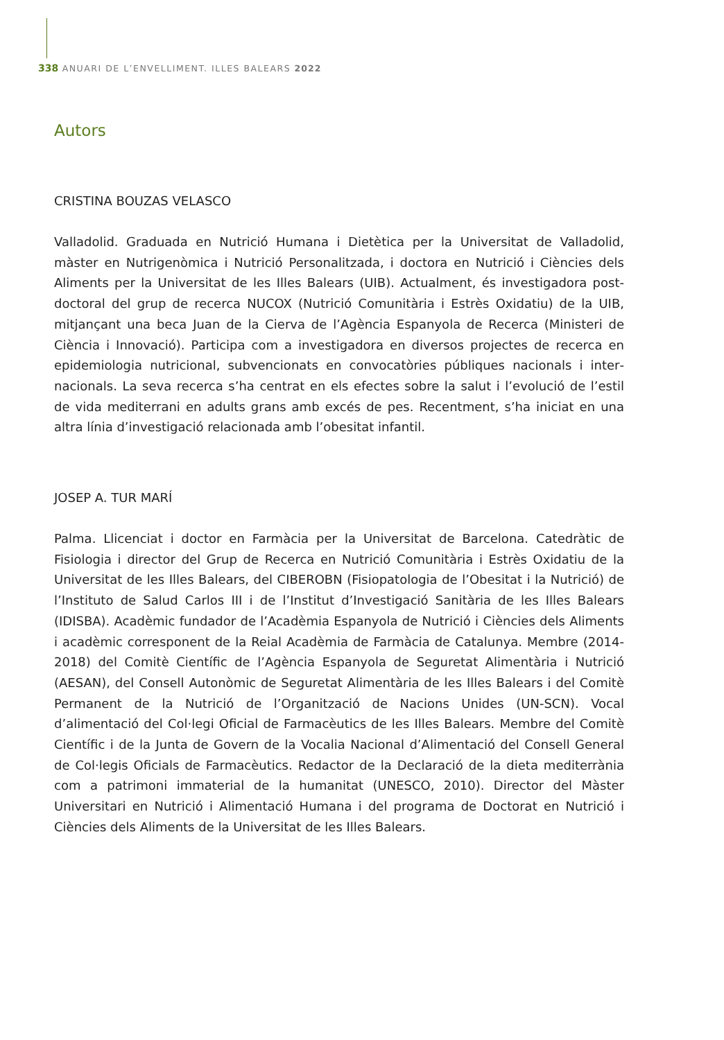338 ANUARI DE L’ENVELLIMENT. ILLES BALEARS 2022
Autors
CRISTINA BOUZAS VELASCO
Valladolid. Graduada en Nutrició Humana i Dietètica per la Universitat de Valladolid, màster en Nutrigenòmica i Nutrició Personalitzada, i doctora en Nutrició i Ciències dels Aliments per la Universitat de les Illes Balears (UIB). Actualment, és investigadora post­doctoral del grup de recerca NUCOX (Nutrició Comunitària i Estrès Oxidatiu) de la UIB, mitjançant una beca Juan de la Cierva de l’Agència Espanyola de Recerca (Ministeri de Ciència i Innovació). Participa com a investigadora en diversos projectes de recerca en epidemiologia nutricional, subvencionats en convocatòries públiques nacionals i inter­nacionals. La seva recerca s’ha centrat en els efectes sobre la salut i l’evolució de l’estil de vida mediterrani en adults grans amb excés de pes. Recentment, s’ha iniciat en una altra línia d’investigació relacionada amb l’obesitat infantil.
JOSEP A. TUR MARÍ
Palma. Llicenciat i doctor en Farmàcia per la Universitat de Barcelona. Catedràtic de Fisiologia i director del Grup de Recerca en Nutrició Comunitària i Estrès Oxidatiu de la Universitat de les Illes Balears, del CIBEROBN (Fisiopatologia de l’Obesitat i la Nutrició) de l’Instituto de Salud Carlos III i de l’Institut d’Investigació Sanitària de les Illes Balears (IDISBA). Acadèmic fundador de l’Acadèmia Espanyola de Nutrició i Ciències dels Ali­ments i acadèmic corresponent de la Reial Acadèmia de Farmàcia de Catalunya. Mem­bre (2014-2018) del Comitè Científic de l’Agència Espanyola de Seguretat Alimentària i Nutrició (AESAN), del Consell Autonòmic de Seguretat Alimentària de les Illes Balears i del Comitè Permanent de la Nutrició de l’Organització de Nacions Unides (UN-SCN). Vocal d’alimentació del Col·legi Oficial de Farmacèutics de les Illes Balears. Membre del Comitè Científic i de la Junta de Govern de la Vocalia Nacional d’Alimentació del Con­sell General de Col·legis Oficials de Farmacèutics. Redactor de la Declaració de la dieta mediterrània com a patrimoni immaterial de la humanitat (UNESCO, 2010). Director del Màster Universitari en Nutrició i Alimentació Humana i del programa de Doctorat en Nutrició i Ciències dels Aliments de la Universitat de les Illes Balears.